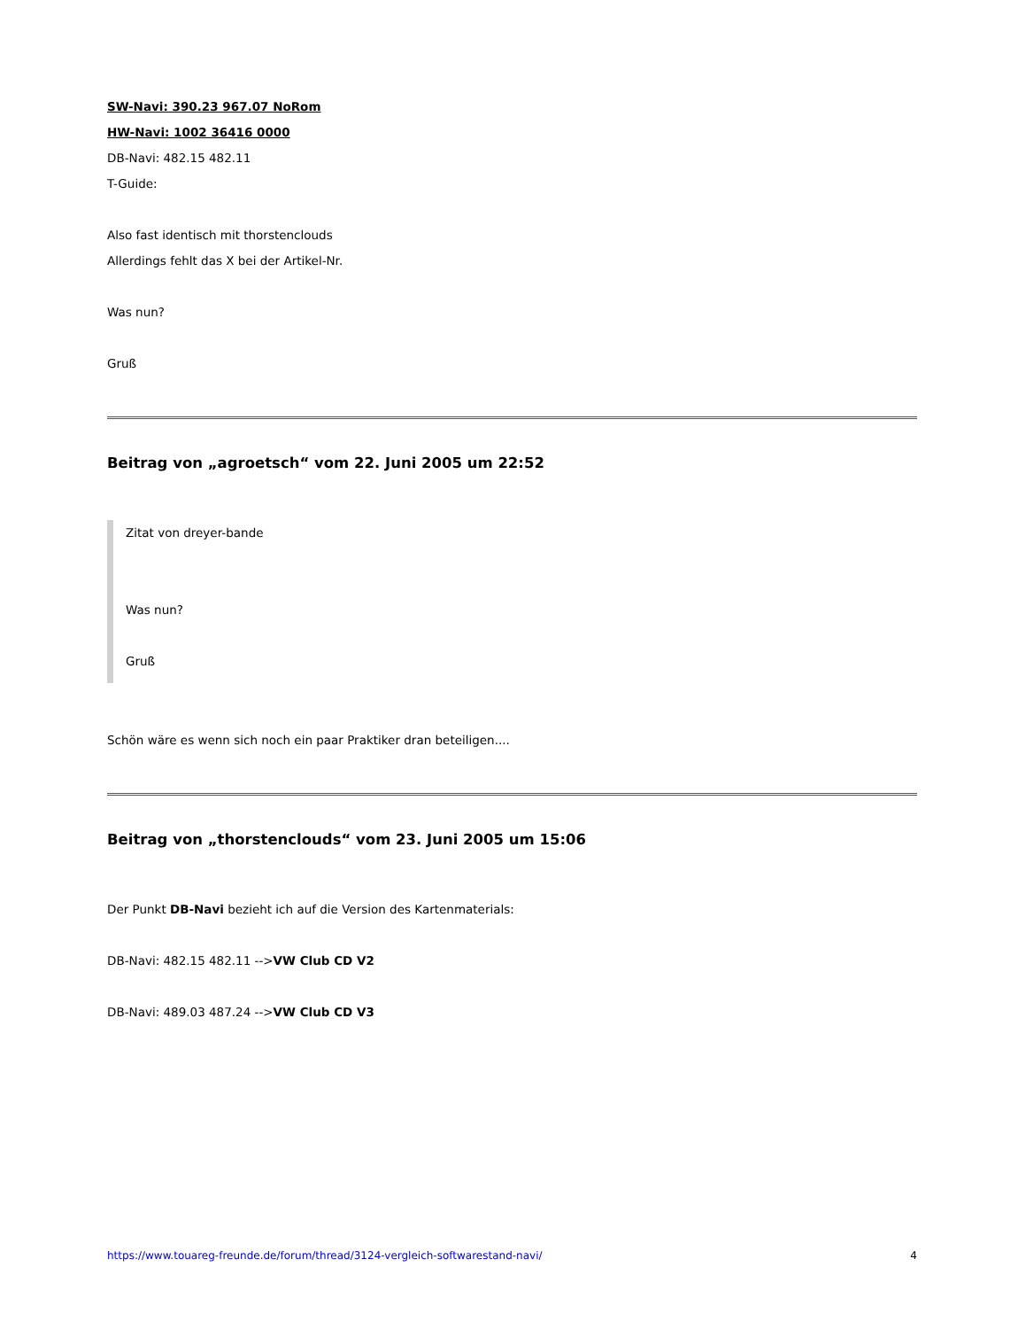SW-Navi: 390.23 967.07 NoRom
HW-Navi: 1002 36416 0000
DB-Navi: 482.15 482.11
T-Guide:
Also fast identisch mit thorstenclouds
Allerdings fehlt das X bei der Artikel-Nr.
Was nun?
Gruß
Beitrag von „agroetsch“ vom 22. Juni 2005 um 22:52
Zitat von dreyer-bande
Was nun?
Gruß
Schön wäre es wenn sich noch ein paar Praktiker dran beteiligen....
Beitrag von „thorstenclouds“ vom 23. Juni 2005 um 15:06
Der Punkt DB-Navi bezieht ich auf die Version des Kartenmaterials:
DB-Navi: 482.15 482.11 -->VW Club CD V2
DB-Navi: 489.03 487.24 -->VW Club CD V3
https://www.touareg-freunde.de/forum/thread/3124-vergleich-softwarestand-navi/ 4